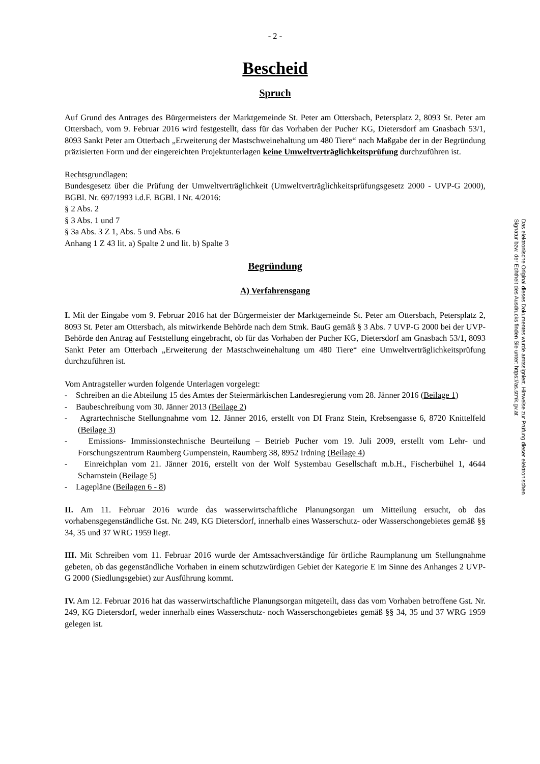- 2 -
Bescheid
Spruch
Auf Grund des Antrages des Bürgermeisters der Marktgemeinde St. Peter am Ottersbach, Petersplatz 2, 8093 St. Peter am Ottersbach, vom 9. Februar 2016 wird festgestellt, dass für das Vorhaben der Pucher KG, Dietersdorf am Gnasbach 53/1, 8093 Sankt Peter am Otterbach „Erweiterung der Mastschweinehaltung um 480 Tiere“ nach Maßgabe der in der Begründung präzisierten Form und der eingereichten Projektunterlagen keine Umweltverträglichkeitsprüfung durchzuführen ist.
Rechtsgrundlagen:
Bundesgesetz über die Prüfung der Umweltverträglichkeit (Umweltverträglichkeitsprüfungsgesetz 2000 - UVP-G 2000), BGBl. Nr. 697/1993 i.d.F. BGBl. I Nr. 4/2016:
§ 2 Abs. 2
§ 3 Abs. 1 und 7
§ 3a Abs. 3 Z 1, Abs. 5 und Abs. 6
Anhang 1 Z 43 lit. a) Spalte 2 und lit. b) Spalte 3
Begründung
A) Verfahrensgang
I. Mit der Eingabe vom 9. Februar 2016 hat der Bürgermeister der Marktgemeinde St. Peter am Ottersbach, Petersplatz 2, 8093 St. Peter am Ottersbach, als mitwirkende Behörde nach dem Stmk. BauG gemäß § 3 Abs. 7 UVP-G 2000 bei der UVP-Behörde den Antrag auf Feststellung eingebracht, ob für das Vorhaben der Pucher KG, Dietersdorf am Gnasbach 53/1, 8093 Sankt Peter am Otterbach „Erweiterung der Mastschweinehaltung um 480 Tiere“ eine Umweltverträglichkeitsprüfung durchzuführen ist.
Vom Antragsteller wurden folgende Unterlagen vorgelegt:
- Schreiben an die Abteilung 15 des Amtes der Steiermärkischen Landesregierung vom 28. Jänner 2016 (Beilage 1)
- Baubeschreibung vom 30. Jänner 2013 (Beilage 2)
- Agrartechnische Stellungnahme vom 12. Jänner 2016, erstellt von DI Franz Stein, Krebsengasse 6, 8720 Knittelfeld (Beilage 3)
- Emissions- Immissionstechnische Beurteilung – Betrieb Pucher vom 19. Juli 2009, erstellt vom Lehr- und Forschungszentrum Raumberg Gumpenstein, Raumberg 38, 8952 Irdning (Beilage 4)
- Einreichplan vom 21. Jänner 2016, erstellt von der Wolf Systembau Gesellschaft m.b.H., Fischerbühel 1, 4644 Scharnstein (Beilage 5)
- Lagepläne (Beilagen 6 - 8)
II. Am 11. Februar 2016 wurde das wasserwirtschaftliche Planungsorgan um Mitteilung ersucht, ob das vorhabensgegenständliche Gst. Nr. 249, KG Dietersdorf, innerhalb eines Wasserschutz- oder Wasserschongebietes gemäß §§ 34, 35 und 37 WRG 1959 liegt.
III. Mit Schreiben vom 11. Februar 2016 wurde der Amtssachverständige für örtliche Raumplanung um Stellungnahme gebeten, ob das gegenständliche Vorhaben in einem schutzwürdigen Gebiet der Kategorie E im Sinne des Anhanges 2 UVP-G 2000 (Siedlungsgebiet) zur Ausführung kommt.
IV. Am 12. Februar 2016 hat das wasserwirtschaftliche Planungsorgan mitgeteilt, dass das vom Vorhaben betroffene Gst. Nr. 249, KG Dietersdorf, weder innerhalb eines Wasserschutz- noch Wasserschongebietes gemäß §§ 34, 35 und 37 WRG 1959 gelegen ist.
Das elektronische Original dieses Dokumentes wurde amtssigniert. Hinweise zur Prüfung dieser elektronischen Signatur bzw. der Echtheit des Ausdrucks finden Sie unter: https://as.stmk.gv.at